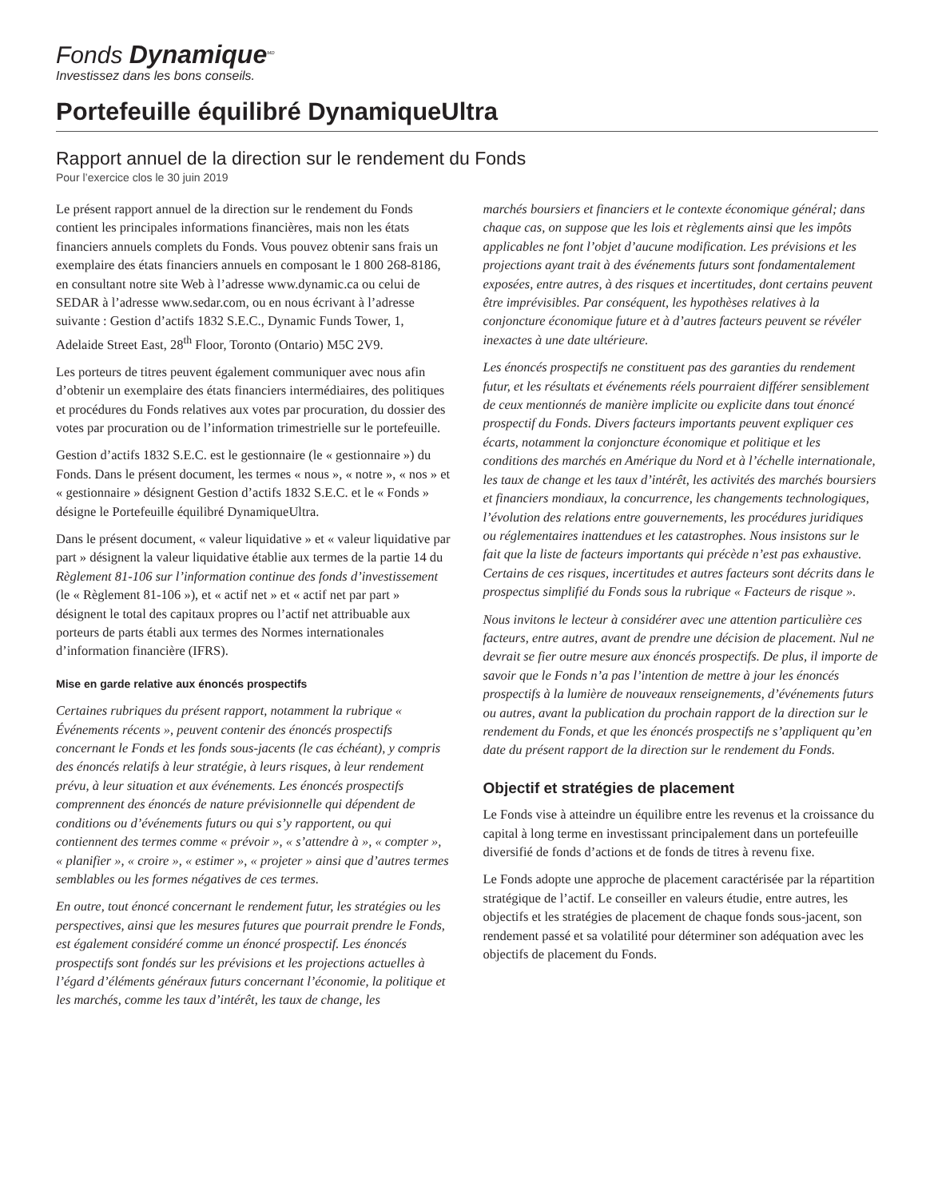Fonds Dynamique<sup>MD</sup>
Investissez dans les bons conseils.
Portefeuille équilibré DynamiqueUltra
Rapport annuel de la direction sur le rendement du Fonds
Pour l’exercice clos le 30 juin 2019
Le présent rapport annuel de la direction sur le rendement du Fonds contient les principales informations financières, mais non les états financiers annuels complets du Fonds. Vous pouvez obtenir sans frais un exemplaire des états financiers annuels en composant le 1 800 268-8186, en consultant notre site Web à l’adresse www.dynamic.ca ou celui de SEDAR à l’adresse www.sedar.com, ou en nous écrivant à l’adresse suivante : Gestion d’actifs 1832 S.E.C., Dynamic Funds Tower, 1, Adelaide Street East, 28<sup>th</sup> Floor, Toronto (Ontario) M5C 2V9.
Les porteurs de titres peuvent également communiquer avec nous afin d’obtenir un exemplaire des états financiers intermédiaires, des politiques et procédures du Fonds relatives aux votes par procuration, du dossier des votes par procuration ou de l’information trimestrielle sur le portefeuille.
Gestion d’actifs 1832 S.E.C. est le gestionnaire (le « gestionnaire ») du Fonds. Dans le présent document, les termes « nous », « notre », « nos » et « gestionnaire » désignent Gestion d’actifs 1832 S.E.C. et le « Fonds » désigne le Portefeuille équilibré DynamiqueUltra.
Dans le présent document, « valeur liquidative » et « valeur liquidative par part » désignent la valeur liquidative établie aux termes de la partie 14 du Règlement 81-106 sur l’information continue des fonds d’investissement (le « Règlement 81-106 »), et « actif net » et « actif net par part » désignent le total des capitaux propres ou l’actif net attribuable aux porteurs de parts établi aux termes des Normes internationales d’information financière (IFRS).
Mise en garde relative aux énoncés prospectifs
Certaines rubriques du présent rapport, notamment la rubrique « Événements récents », peuvent contenir des énoncés prospectifs concernant le Fonds et les fonds sous-jacents (le cas échéant), y compris des énoncés relatifs à leur stratégie, à leurs risques, à leur rendement prévu, à leur situation et aux événements. Les énoncés prospectifs comprennent des énoncés de nature prévisionnelle qui dépendent de conditions ou d’événements futurs ou qui s’y rapportent, ou qui contiennent des termes comme « prévoir », « s’attendre à », « compter », « planifier », « croire », « estimer », « projeter » ainsi que d’autres termes semblables ou les formes négatives de ces termes.
En outre, tout énoncé concernant le rendement futur, les stratégies ou les perspectives, ainsi que les mesures futures que pourrait prendre le Fonds, est également considéré comme un énoncé prospectif. Les énoncés prospectifs sont fondés sur les prévisions et les projections actuelles à l’égard d’éléments généraux futurs concernant l’économie, la politique et les marchés, comme les taux d’intérêt, les taux de change, les
marchés boursiers et financiers et le contexte économique général; dans chaque cas, on suppose que les lois et règlements ainsi que les impôts applicables ne font l’objet d’aucune modification. Les prévisions et les projections ayant trait à des événements futurs sont fondamentalement exposées, entre autres, à des risques et incertitudes, dont certains peuvent être imprévisibles. Par conséquent, les hypothèses relatives à la conjoncture économique future et à d’autres facteurs peuvent se révéler inexactes à une date ultérieure.
Les énoncés prospectifs ne constituent pas des garanties du rendement futur, et les résultats et événements réels pourraient différer sensiblement de ceux mentionnés de manière implicite ou explicite dans tout énoncé prospectif du Fonds. Divers facteurs importants peuvent expliquer ces écarts, notamment la conjoncture économique et politique et les conditions des marchés en Amérique du Nord et à l’échelle internationale, les taux de change et les taux d’intérêt, les activités des marchés boursiers et financiers mondiaux, la concurrence, les changements technologiques, l’évolution des relations entre gouvernements, les procédures juridiques ou réglementaires inattendues et les catastrophes. Nous insistons sur le fait que la liste de facteurs importants qui précède n’est pas exhaustive. Certains de ces risques, incertitudes et autres facteurs sont décrits dans le prospectus simplifié du Fonds sous la rubrique « Facteurs de risque ».
Nous invitons le lecteur à considérer avec une attention particulière ces facteurs, entre autres, avant de prendre une décision de placement. Nul ne devrait se fier outre mesure aux énoncés prospectifs. De plus, il importe de savoir que le Fonds n’a pas l’intention de mettre à jour les énoncés prospectifs à la lumière de nouveaux renseignements, d’événements futurs ou autres, avant la publication du prochain rapport de la direction sur le rendement du Fonds, et que les énoncés prospectifs ne s’appliquent qu’en date du présent rapport de la direction sur le rendement du Fonds.
Objectif et stratégies de placement
Le Fonds vise à atteindre un équilibre entre les revenus et la croissance du capital à long terme en investissant principalement dans un portefeuille diversifié de fonds d’actions et de fonds de titres à revenu fixe.
Le Fonds adopte une approche de placement caractérisée par la répartition stratégique de l’actif. Le conseiller en valeurs étudie, entre autres, les objectifs et les stratégies de placement de chaque fonds sous-jacent, son rendement passé et sa volatilité pour déterminer son adéquation avec les objectifs de placement du Fonds.